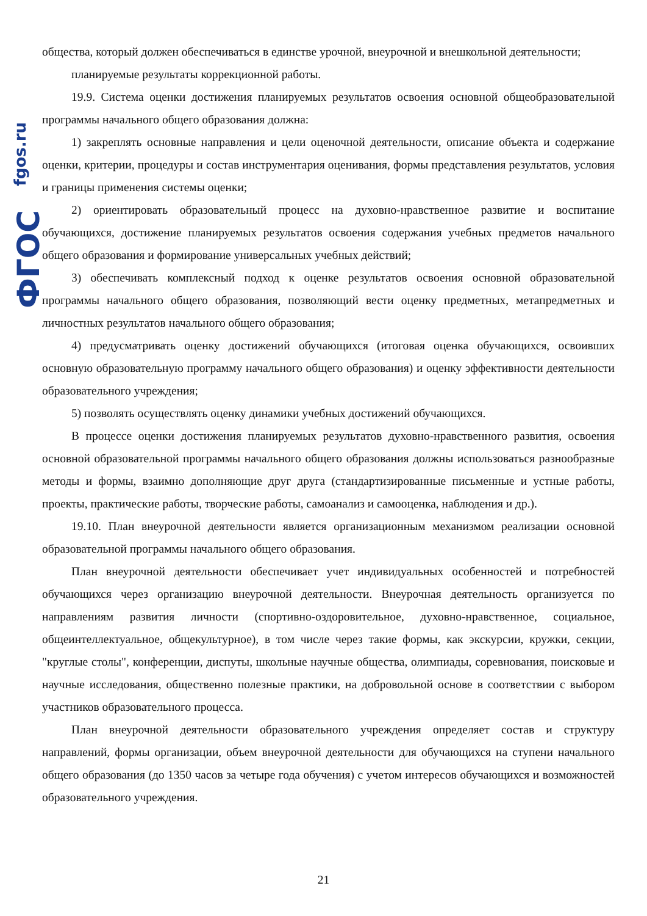fgos.ru
ФГОС
общества, который должен обеспечиваться в единстве урочной, внеурочной и внешкольной деятельности;
планируемые результаты коррекционной работы.
19.9. Система оценки достижения планируемых результатов освоения основной общеобразовательной программы начального общего образования должна:
1) закреплять основные направления и цели оценочной деятельности, описание объекта и содержание оценки, критерии, процедуры и состав инструментария оценивания, формы представления результатов, условия и границы применения системы оценки;
2) ориентировать образовательный процесс на духовно-нравственное развитие и воспитание обучающихся, достижение планируемых результатов освоения содержания учебных предметов начального общего образования и формирование универсальных учебных действий;
3) обеспечивать комплексный подход к оценке результатов освоения основной образовательной программы начального общего образования, позволяющий вести оценку предметных, метапредметных и личностных результатов начального общего образования;
4) предусматривать оценку достижений обучающихся (итоговая оценка обучающихся, освоивших основную образовательную программу начального общего образования) и оценку эффективности деятельности образовательного учреждения;
5) позволять осуществлять оценку динамики учебных достижений обучающихся.
В процессе оценки достижения планируемых результатов духовно-нравственного развития, освоения основной образовательной программы начального общего образования должны использоваться разнообразные методы и формы, взаимно дополняющие друг друга (стандартизированные письменные и устные работы, проекты, практические работы, творческие работы, самоанализ и самооценка, наблюдения и др.).
19.10. План внеурочной деятельности является организационным механизмом реализации основной образовательной программы начального общего образования.
План внеурочной деятельности обеспечивает учет индивидуальных особенностей и потребностей обучающихся через организацию внеурочной деятельности. Внеурочная деятельность организуется по направлениям развития личности (спортивно-оздоровительное, духовно-нравственное, социальное, общеинтеллектуальное, общекультурное), в том числе через такие формы, как экскурсии, кружки, секции, "круглые столы", конференции, диспуты, школьные научные общества, олимпиады, соревнования, поисковые и научные исследования, общественно полезные практики, на добровольной основе в соответствии с выбором участников образовательного процесса.
План внеурочной деятельности образовательного учреждения определяет состав и структуру направлений, формы организации, объем внеурочной деятельности для обучающихся на ступени начального общего образования (до 1350 часов за четыре года обучения) с учетом интересов обучающихся и возможностей образовательного учреждения.
21